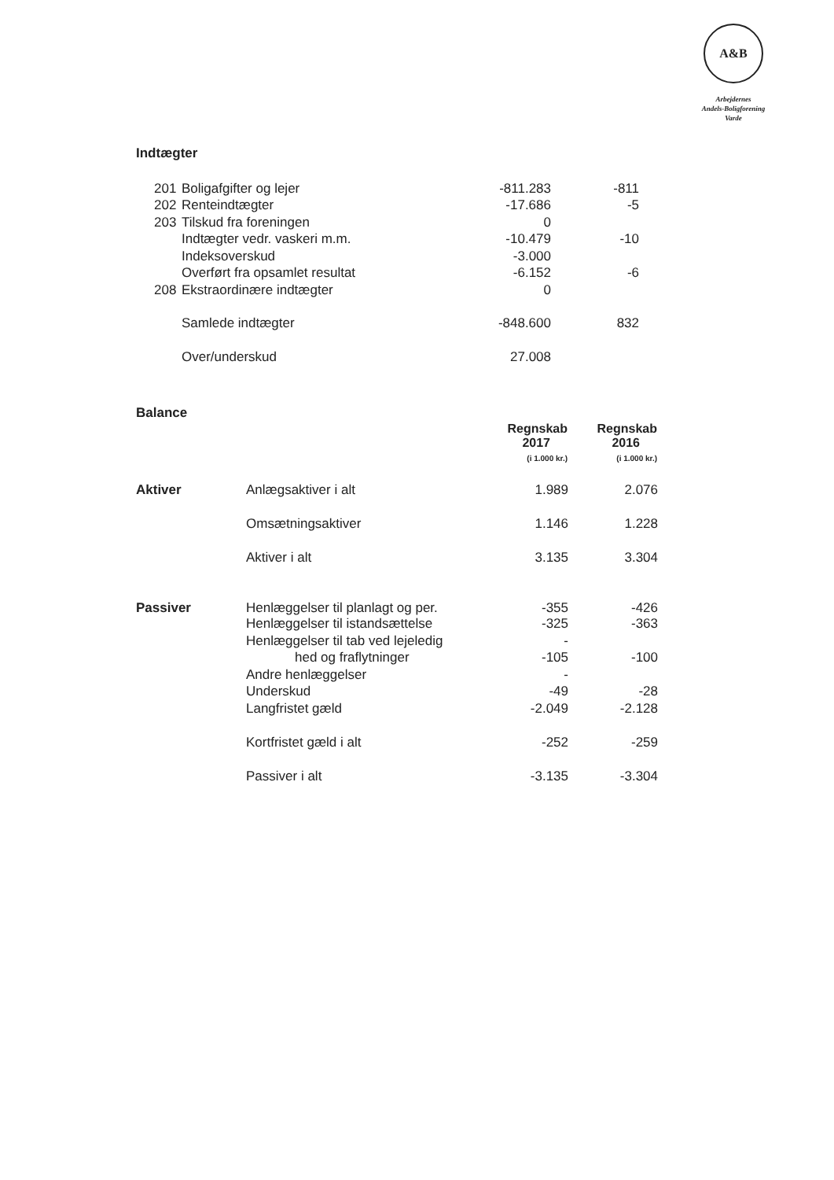A&B
Arbejdernes
Andels-Boligforening
Varde
Indtægter
| | 201 | Boligafgifter og lejer | -811.283 | -811 |
| | 202 | Renteindtægter | -17.686 | -5 |
| | 203 | Tilskud fra foreningen | 0 | |
| | | Indtægter vedr. vaskeri m.m. | -10.479 | -10 |
| | | Indeksoverskud | -3.000 | |
| | | Overført fra opsamlet resultat | -6.152 | -6 |
| | 208 | Ekstraordinære indtægter | 0 | |
| | | Samlede indtægter | -848.600 | 832 |
| | | Over/underskud | 27.008 | |
Balance
| | | Regnskab 2017 (i 1.000 kr.) | Regnskab 2016 (i 1.000 kr.) |
| Aktiver | Anlægsaktiver i alt | 1.989 | 2.076 |
| | Omsætningsaktiver | 1.146 | 1.228 |
| | Aktiver i alt | 3.135 | 3.304 |
| Passiver | Henlæggelser til planlagt og per. | -355 | -426 |
| | Henlæggelser til istandsættelse | -325 | -363 |
| | Henlæggelser til tab ved lejeledig | - | |
| | hed og fraflytninger | -105 | -100 |
| | Andre henlæggelser | - | |
| | Underskud | -49 | -28 |
| | Langfristet gæld | -2.049 | -2.128 |
| | Kortfristet gæld i alt | -252 | -259 |
| | Passiver i alt | -3.135 | -3.304 |